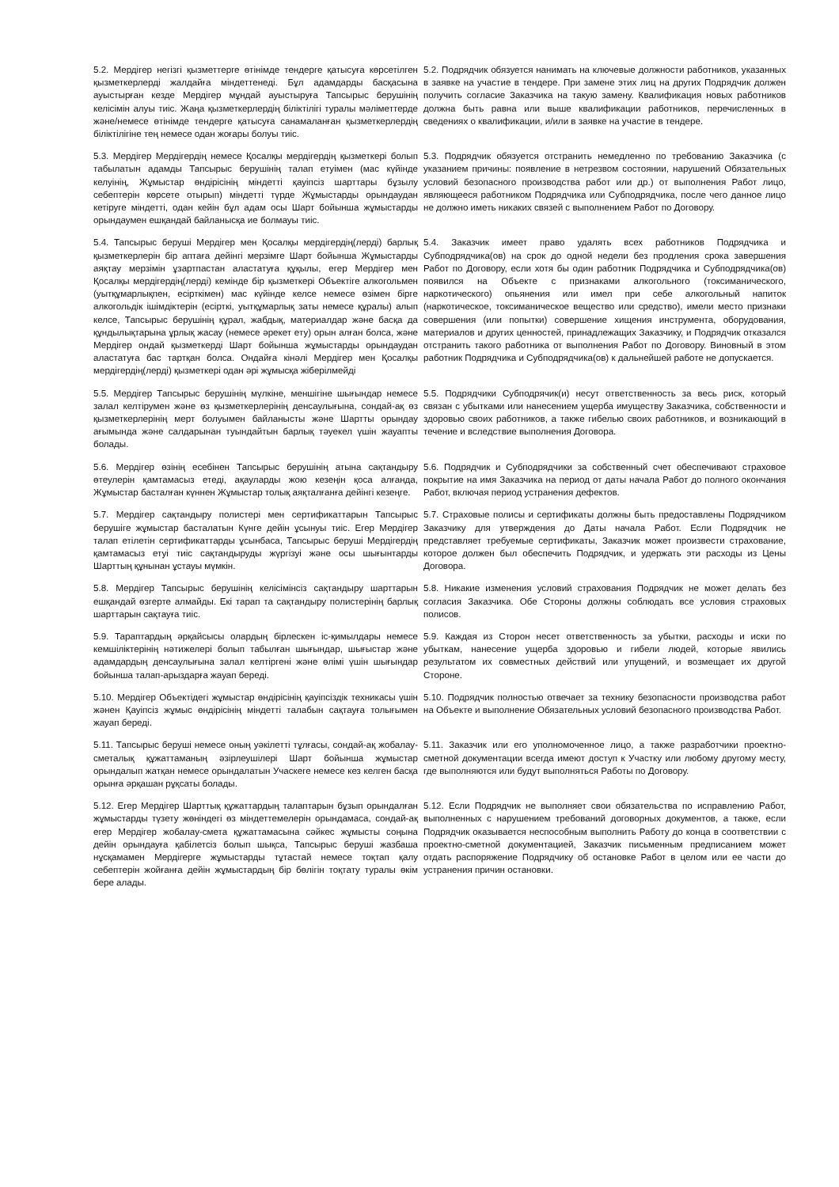5.2. Мердігер негізгі қызметтерге өтінімде тендерге қатысуға көрсетілген қызметкерлерді жалдайға міндеттенеді. Бұл адамдарды басқасына ауыстырған кезде Мердігер мұндай ауыстыруға Тапсырыс берушінің келісімін алуы тиіс. Жаңа қызметкерлердің біліктілігі туралы мәліметтерде және/немесе өтінімде тендерге қатысуға санамаланған қызметкерлердің біліктілігіне тең немесе одан жоғары болуы тиіс.
5.2. Подрядчик обязуется нанимать на ключевые должности работников, указанных в заявке на участие в тендере. При замене этих лиц на других Подрядчик должен получить согласие Заказчика на такую замену. Квалификация новых работников должна быть равна или выше квалификации работников, перечисленных в сведениях о квалификации, и/или в заявке на участие в тендере.
5.3. Мердігер Мердігердің немесе Қосалқы мердігердің қызметкері болып табылатын адамды Тапсырыс берушінің талап етуімен (мас күйінде келуінің, Жұмыстар өндірісінің міндетті қауіпсіз шарттары бұзылу себептерін көрсете отырып) міндетті түрде Жұмыстарды орындаудан кетіруге міндетті, одан кейін бұл адам осы Шарт бойынша жұмыстарды орындаумен ешқандай байланысқа ие болмауы тиіс.
5.3. Подрядчик обязуется отстранить немедленно по требованию Заказчика (с указанием причины: появление в нетрезвом состоянии, нарушений Обязательных условий безопасного производства работ или др.) от выполнения Работ лицо, являющееся работником Подрядчика или Субподрядчика, после чего данное лицо не должно иметь никаких связей с выполнением Работ по Договору.
5.4. Тапсырыс беруші Мердігер мен Қосалқы мердігердің(лерді) барлық қызметкерлерін бір аптаға дейінгі мерзімге Шарт бойынша Жұмыстарды аяқтау мерзімін ұзартпастан аластатуға құқылы, егер Мердігер мен Қосалқы мердігердің(лерді) кемінде бір қызметкері Объектіге алкогольмен (уытқұмарлықпен, есірткімен) мас күйінде келсе немесе өзімен бірге алкогольдік ішімдіктерін (есірткі, уытқұмарлық заты немесе құралы) алып келсе, Тапсырыс берушінің құрал, жабдық, материалдар және басқа да құндылықтарына ұрлық жасау (немесе әрекет ету) орын алған болса, және Мердігер ондай қызметкерді Шарт бойынша жұмыстарды орындаудан аластатуға бас тартқан болса. Ондайға кінәлі Мердігер мен Қосалқы мердігердің(лерді) қызметкері одан әрі жұмысқа жіберілмейді
5.4. Заказчик имеет право удалять всех работников Подрядчика и Субподрядчика(ов) на срок до одной недели без продления срока завершения Работ по Договору, если хотя бы один работник Подрядчика и Субподрядчика(ов) появился на Объекте с признаками алкогольного (токсиманического, наркотического) опьянения или имел при себе алкогольный напиток (наркотическое, токсиманическое вещество или средство), имели место признаки совершения (или попытки) совершение хищения инструмента, оборудования, материалов и других ценностей, принадлежащих Заказчику, и Подрядчик отказался отстранить такого работника от выполнения Работ по Договору. Виновный в этом работник Подрядчика и Субподрядчика(ов) к дальнейшей работе не допускается.
5.5. Мердігер Тапсырыс берушінің мүлкіне, меншігіне шығындар немесе залал келтірумен және өз қызметкерлерінің денсаулығына, сондай-ақ өз қызметкерлерінің мерт болуымен байланысты және Шартты орындау ағымында және салдарынан туындайтын барлық тәуекел үшін жауапты болады.
5.5. Подрядчики Субподрячик(и) несут ответственность за весь риск, который связан с убытками или нанесением ущерба имуществу Заказчика, собственности и здоровью своих работников, а также гибелью своих работников, и возникающий в течение и вследствие выполнения Договора.
5.6. Мердігер өзінің есебінен Тапсырыс берушінің атына сақтандыру өтеулерін қамтамасыз етеді, ақауларды жою кезеңін қоса алғанда, Жұмыстар басталған күннен Жұмыстар толық аяқталғанға дейінгі кезеңге.
5.6. Подрядчик и Субподрядчики за собственный счет обеспечивают страховое покрытие на имя Заказчика на период от даты начала Работ до полного окончания Работ, включая период устранения дефектов.
5.7. Мердігер сақтандыру полистері мен сертификаттарын Тапсырыс берушіге жұмыстар басталатын Күнге дейін ұсынуы тиіс. Егер Мердігер талап етілетін сертификаттарды ұсынбаса, Тапсырыс беруші Мердігердің қамтамасыз етуі тиіс сақтандыруды жүргізуі және осы шығынтарды Шарттың құнынан ұстауы мүмкін.
5.7. Страховые полисы и сертификаты должны быть предоставлены Подрядчиком Заказчику для утверждения до Даты начала Работ. Если Подрядчик не представляет требуемые сертификаты, Заказчик может произвести страхование, которое должен был обеспечить Подрядчик, и удержать эти расходы из Цены Договора.
5.8. Мердігер Тапсырыс берушінің келісімінсіз сақтандыру шарттарын ешқандай өзгерте алмайды. Екі тарап та сақтандыру полистерінің барлық шарттарын сақтауға тиіс.
5.8. Никакие изменения условий страхования Подрядчик не может делать без согласия Заказчика. Обе Стороны должны соблюдать все условия страховых полисов.
5.9. Тараптардың әрқайсысы олардың бірлескен іс-қимылдары немесе кемшіліктерінің нәтижелері болып табылған шығындар, шығыстар және адамдардың денсаулығына залал келтіргені және өлімі үшін шығындар бойынша талап-арыздарға жауап береді.
5.9. Каждая из Сторон несет ответственность за убытки, расходы и иски по убыткам, нанесение ущерба здоровью и гибели людей, которые явились результатом их совместных действий или упущений, и возмещает их другой Стороне.
5.10. Мердігер Объектідегі жұмыстар өндірісінің қауіпсіздік техникасы үшін жәнен Қауіпсіз жұмыс өндірісінің міндетті талабын сақтауға толығымен жауап береді.
5.10. Подрядчик полностью отвечает за технику безопасности производства работ на Объекте и выполнение Обязательных условий безопасного производства Работ.
5.11. Тапсырыс беруші немесе оның уәкілетті тұлғасы, сондай-ақ жобалау-сметалық құжаттаманың әзірлеушілері Шарт бойынша жұмыстар орындалып жатқан немесе орындалатын Учаскеге немесе кез келген басқа орынға әрқашан рұқсаты болады.
5.11. Заказчик или его уполномоченное лицо, а также разработчики проектно-сметной документации всегда имеют доступ к Участку или любому другому месту, где выполняются или будут выполняться Работы по Договору.
5.12. Егер Мердігер Шарттық құжаттардың талаптарын бұзып орындалған жұмыстарды түзету жөніндегі өз міндеттемелерін орындамаса, сондай-ақ егер Мердігер жобалау-смета құжаттамасына сәйкес жұмысты соңына дейін орындауға қабілетсіз болып шықса, Тапсырыс беруші жазбаша нұсқамамен Мердігерге жұмыстарды тұтастай немесе тоқтап қалу себептерін жойғанға дейін жұмыстардың бір бөлігін тоқтату туралы өкім бере алады.
5.12. Если Подрядчик не выполняет свои обязательства по исправлению Работ, выполненных с нарушением требований договорных документов, а также, если Подрядчик оказывается неспособным выполнить Работу до конца в соответствии с проектно-сметной документацией, Заказчик письменным предписанием может отдать распоряжение Подрядчику об остановке Работ в целом или ее части до устранения причин остановки.
​